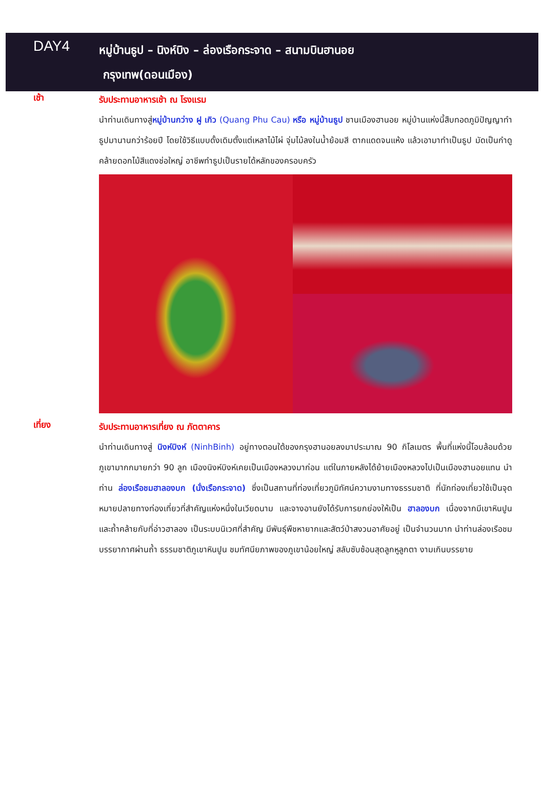DAY4
หมู่บ้านธูป – นิงห์บิง – ล่องเรือกระจาด – สนามบินฮานอย
กรุงเทพ(ดอนเมือง)
เช้า
รับประทานอาหารเช้า ณ โรงแรม
นำท่านเดินทางสู่หมู่บ้านกว่าง ฝู เกิว (Quang Phu Cau) หรือ หมู่บ้านธูป ชานเมืองฮานอย หมู่บ้านแห่งนี้สืบทอดภูมิปัญญาทำธูปมานานกว่าร้อยปี โดยใช้วิธีแบบดั้งเดิมตั้งแต่เหลาไม้ไผ่ จุ่มไม้ลงในน้ำย้อมสี ตากแดดจนแห้ง แล้วเอามาทำเป็นธูป มัดเป็นกำดูคล้ายดอกไม้สีแดงช่อใหญ่ อาชีพทำธูปเป็นรายได้หลักของครอบครัว
เที่ยง
รับประทานอาหารเที่ยง ณ ภัตตาคาร
นำท่านเดินทางสู่ นิงห์บิงห์ (NinhBinh) อยู่ทางตอนใต้ของกรุงฮานอยลงมาประมาณ 90 กิโลเมตร พื้นที่แห่งนี้โอบล้อมด้วยภูเขามากกมายกว่า 90 ลูก เมืองนิงห์บิงห์เคยเป็นเมืองหลวงมาก่อน แต่ในภายหลังได้ย้ายเมืองหลวงไปเป็นเมืองฮานอยแทน นำท่าน ล่องเรือชมฮาลองบก (นั่งเรือกระจาด) ซึ่งเป็นสถานที่ท่องเที่ยวภูมิทัศน์ความงามทางธรรมชาติ ที่นักท่องเที่ยวใช้เป็นจุดหมายปลายทางท่องเที่ยวที่สำคัญแห่งหนึ่งในเวียดนาม และจางอานยังได้รับการยกย่องให้เป็น ฮาลองบก เนื่องจากมีเขาหินปูนและถ้ำคล้ายกับที่อ่าวฮาลอง เป็นระบบนิเวศที่สำคัญ มีพันธุ์พืชหายากและสัตว์ป่าสงวนอาศัยอยู่ เป็นจำนวนมาก นำท่านล่องเรือชมบรรยากาศผ่านถ้ำ ธรรมชาติภูเขาหินปูน ชมทัศนียภาพของภูเขาน้อยใหญ่ สลับซับซ้อนสุดลูกหูลูกตา งามเกินบรรยาย